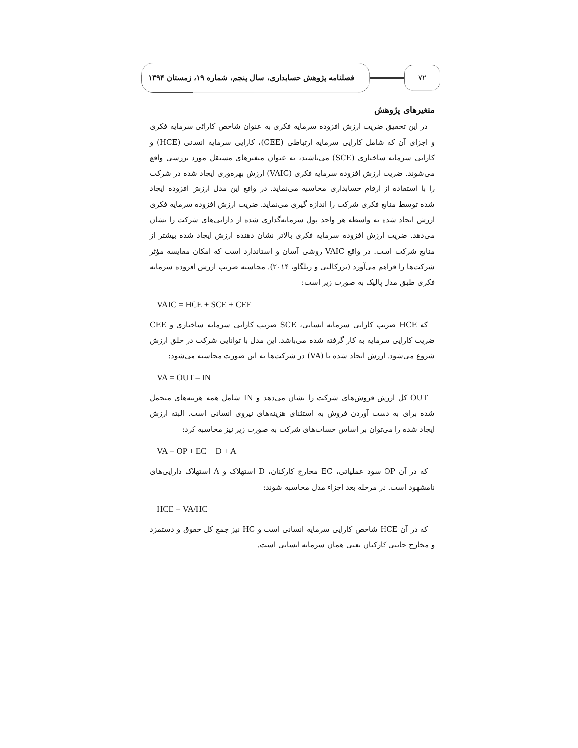۷۲
فصلنامه پژوهش حسابداری، سال پنجم، شماره ۱۹، زمستان ۱۳۹۴
متغیرهای پژوهش
در این تحقیق ضریب ارزش افزوده سرمایه فکری به عنوان شاخص کارائی سرمایه فکری و اجزای آن که شامل کارایی سرمایه ارتباطی (CEE)، کارایی سرمایه انسانی (HCE) و کارایی سرمایه ساختاری (SCE) می‌باشند، به عنوان متغیرهای مستقل مورد بررسی واقع می‌شوند. ضریب ارزش افزوده سرمایه فکری (VAIC) ارزش بهره‌وری ایجاد شده در شرکت را با استفاده از ارقام حسابداری محاسبه می‌نماید. در واقع این مدل ارزش افزوده ایجاد شده توسط منابع فکری شرکت را اندازه گیری می‌نماید. ضریب ارزش افزوده سرمایه فکری ارزش ایجاد شده به واسطه هر واحد پول سرمایه‌گذاری شده از دارایی‌های شرکت را نشان می‌دهد. ضریب ارزش افزوده سرمایه فکری بالاتر نشان دهنده ارزش ایجاد شده بیشتر از منابع شرکت است. در واقع VAIC روشی آسان و استاندارد است که امکان مقایسه مؤثر شرکت‌ها را فراهم می‌آورد (برزکالنی و زیلگاو، ۲۰۱۴). محاسبه ضریب ارزش افزوده سرمایه فکری طبق مدل پالیک به صورت زیر است:
VAIC = HCE + SCE + CEE
که HCE ضریب کارایی سرمایه انسانی، SCE ضریب کارایی سرمایه ساختاری و CEE ضریب کارایی سرمایه به کار گرفته شده می‌باشد. این مدل با توانایی شرکت در خلق ارزش شروع می‌شود. ارزش ایجاد شده یا (VA) در شرکت‌ها به این صورت محاسبه می‌شود:
VA = OUT – IN
OUT کل ارزش فروش‌های شرکت را نشان می‌دهد و IN شامل همه هزینه‌های متحمل شده برای به دست آوردن فروش به استثنای هزینه‌های نیروی انسانی است. البته ارزش ایجاد شده را می‌توان بر اساس حساب‌های شرکت به صورت زیر نیز محاسبه کرد:
VA = OP + EC + D + A
که در آن OP سود عملیاتی، EC مخارج کارکنان، D استهلاک و A استهلاک دارایی‌های نامشهود است. در مرحله بعد اجزاء مدل محاسبه شوند:
HCE = VA/HC
که در آن HCE شاخص کارایی سرمایه انسانی است و HC نیز جمع کل حقوق و دستمزد و مخارج جانبی کارکنان یعنی همان سرمایه انسانی است.